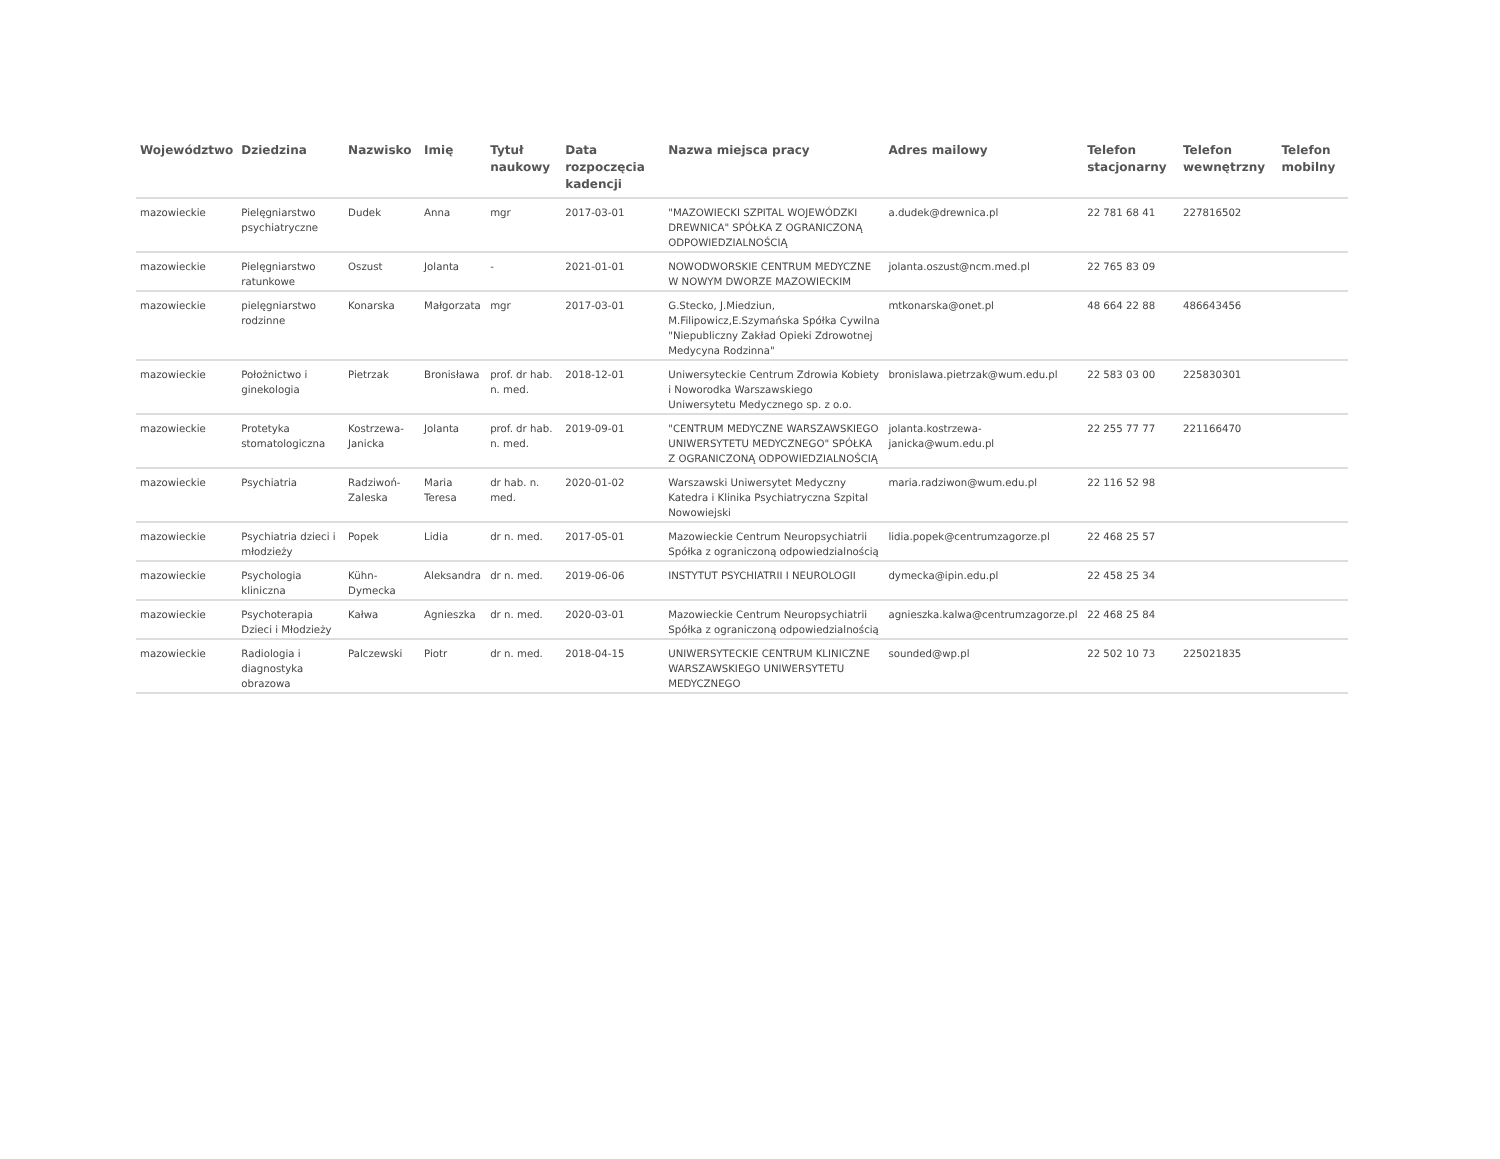| Województwo | Dziedzina | Nazwisko | Imię | Tytuł naukowy | Data rozpoczęcia kadencji | Nazwa miejsca pracy | Adres mailowy | Telefon stacjonarny | Telefon wewnętrzny | Telefon mobilny |
| --- | --- | --- | --- | --- | --- | --- | --- | --- | --- | --- |
| mazowieckie | Pielęgniarstwo psychiatryczne | Dudek | Anna | mgr | 2017-03-01 | "MAZOWIECKI SZPITAL WOJEWÓDZKI DREWNICA" SPÓŁKA Z OGRANICZONĄ ODPOWIEDZIALNOŚCIĄ | a.dudek@drewnica.pl | 22 781 68 41 | 227816502 | |
| mazowieckie | Pielęgniarstwo ratunkowe | Oszust | Jolanta | - | 2021-01-01 | NOWODWORSKIE CENTRUM MEDYCZNE W NOWYM DWORZE MAZOWIECKIM | jolanta.oszust@ncm.med.pl | 22 765 83 09 | | |
| mazowieckie | pielęgniarstwo rodzinne | Konarska | Małgorzata | mgr | 2017-03-01 | G.Stecko, J.Miedziun, M.Filipowicz,E.Szymańska Spółka Cywilna "Niepubliczny Zakład Opieki Zdrowotnej Medycyna Rodzinna" | mtkonarska@onet.pl | 48 664 22 88 | 486643456 | |
| mazowieckie | Położnictwo i ginekologia | Pietrzak | Bronisława | prof. dr hab. n. med. | 2018-12-01 | Uniwersyteckie Centrum Zdrowia Kobiety i Noworodka Warszawskiego Uniwersytetu Medycznego sp. z o.o. | bronislawa.pietrzak@wum.edu.pl | 22 583 03 00 | 225830301 | |
| mazowieckie | Protetyka stomatologiczna | Kostrzewa-Janicka | Jolanta | prof. dr hab. n. med. | 2019-09-01 | "CENTRUM MEDYCZNE WARSZAWSKIEGO UNIWERSYTETU MEDYCZNEGO" SPÓŁKA Z OGRANICZONĄ ODPOWIEDZIALNOŚCIĄ | jolanta.kostrzewa-janicka@wum.edu.pl | 22 255 77 77 | 221166470 | |
| mazowieckie | Psychiatria | Radziwoń-Zaleska | Maria Teresa | dr hab. n. med. | 2020-01-02 | Warszawski Uniwersytet Medyczny Katedra i Klinika Psychiatryczna Szpital Nowowiejski | maria.radziwon@wum.edu.pl | 22 116 52 98 | | |
| mazowieckie | Psychiatria dzieci i młodzieży | Popek | Lidia | dr n. med. | 2017-05-01 | Mazowieckie Centrum Neuropsychiatrii Spółka z ograniczoną odpowiedzialnością | lidia.popek@centrumzagorze.pl | 22 468 25 57 | | |
| mazowieckie | Psychologia kliniczna | Kühn-Dymecka | Aleksandra | dr n. med. | 2019-06-06 | INSTYTUT PSYCHIATRII I NEUROLOGII | dymecka@ipin.edu.pl | 22 458 25 34 | | |
| mazowieckie | Psychoterapia Dzieci i Młodzieży | Kałwa | Agnieszka | dr n. med. | 2020-03-01 | Mazowieckie Centrum Neuropsychiatrii Spółka z ograniczoną odpowiedzialnością | agnieszka.kalwa@centrumzagorze.pl | 22 468 25 84 | | |
| mazowieckie | Radiologia i diagnostyka obrazowa | Palczewski | Piotr | dr n. med. | 2018-04-15 | UNIWERSYTECKIE CENTRUM KLINICZNE WARSZAWSKIEGO UNIWERSYTETU MEDYCZNEGO | sounded@wp.pl | 22 502 10 73 | 225021835 | |